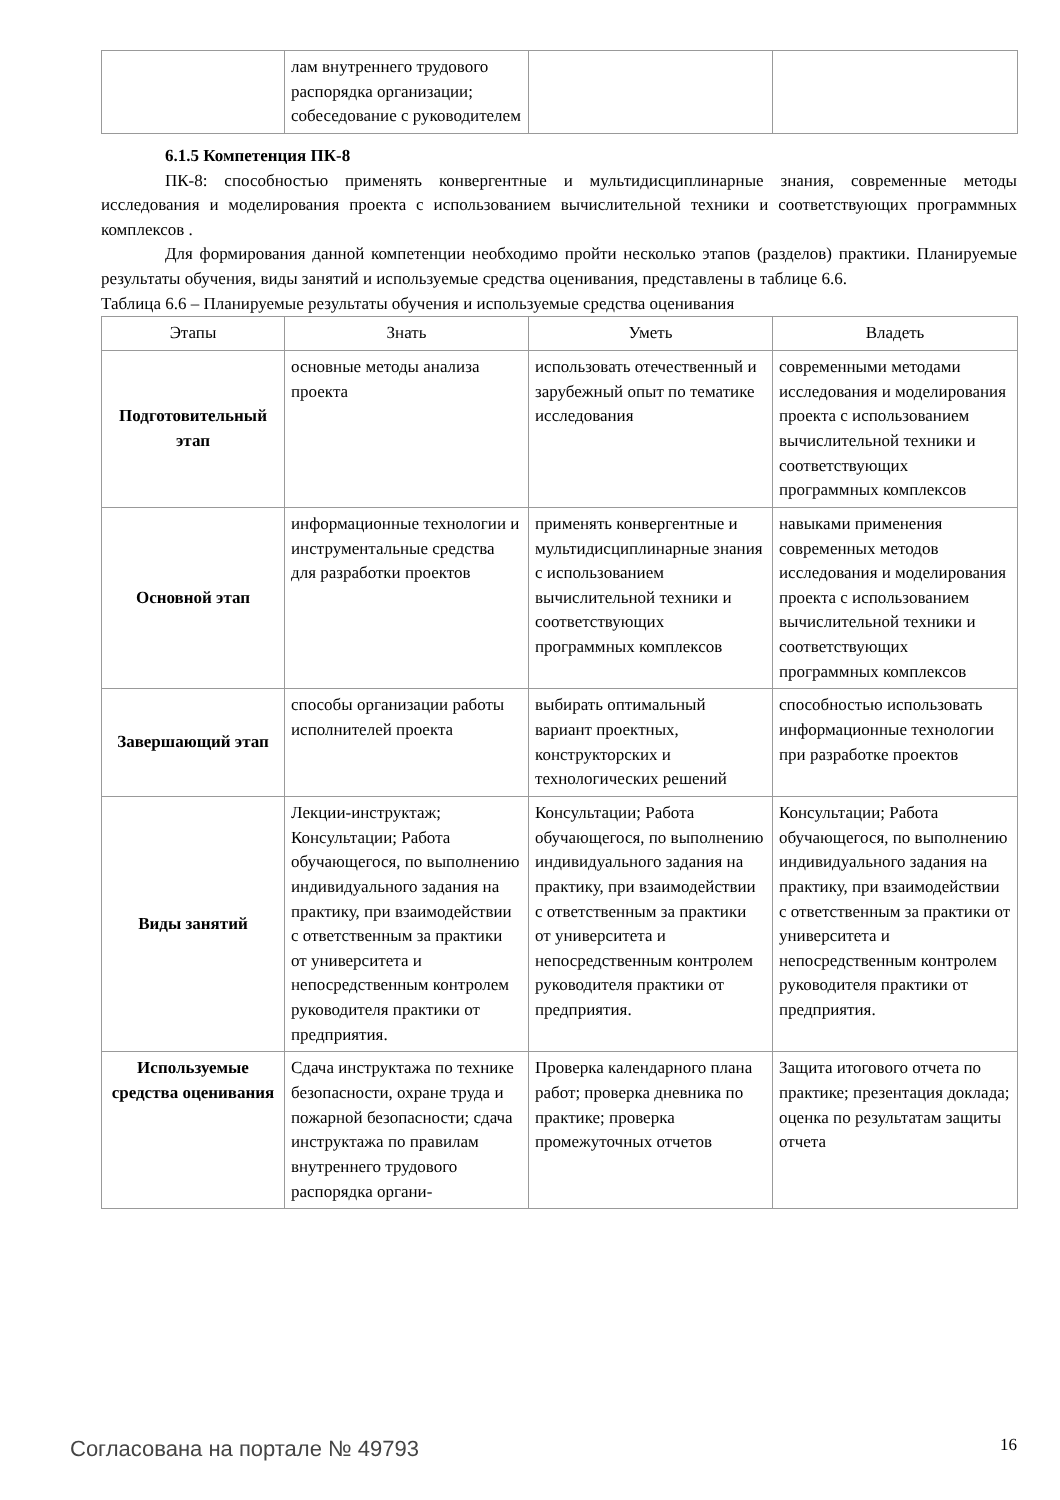| | лам внутреннего трудового распорядка организации; собеседование с руководителем | | |
6.1.5 Компетенция ПК-8
ПК-8: способностью применять конвергентные и мультидисциплинарные знания, современные методы исследования и моделирования проекта с использованием вычислительной техники и соответствующих программных комплексов .
Для формирования данной компетенции необходимо пройти несколько этапов (разделов) практики. Планируемые результаты обучения, виды занятий и используемые средства оценивания, представлены в таблице 6.6.
Таблица 6.6 – Планируемые результаты обучения и используемые средства оценивания
| Этапы | Знать | Уметь | Владеть |
| --- | --- | --- | --- |
| Подготовительный этап | основные методы анализа проекта | использовать отечественный и зарубежный опыт по тематике исследования | современными методами исследования и моделирования проекта с использованием вычислительной техники и соответствующих программных комплексов |
| Основной этап | информационные технологии и инструментальные средства для разработки проектов | применять конвергентные и мультидисциплинарные знания с использованием вычислительной техники и соответствующих программных комплексов | навыками применения современных методов исследования и моделирования проекта с использованием вычислительной техники и соответствующих программных комплексов |
| Завершающий этап | способы организации работы исполнителей проекта | выбирать оптимальный вариант проектных, конструкторских и технологических решений | способностью использовать информационные технологии при разработке проектов |
| Виды занятий | Лекции-инструктаж; Консультации; Работа обучающегося, по выполнению индивидуального задания на практику, при взаимодействии с ответственным за практики от университета и непосредственным контролем руководителя практики от предприятия. | Консультации; Работа обучающегося, по выполнению индивидуального задания на практику, при взаимодействии с ответственным за практики от университета и непосредственным контролем руководителя практики от предприятия. | Консультации; Работа обучающегося, по выполнению индивидуального задания на практику, при взаимодействии с ответственным за практики от университета и непосредственным контролем руководителя практики от предприятия. |
| Используемые средства оценивания | Сдача инструктажа по технике безопасности, охране труда и пожарной безопасности; сдача инструктажа по правилам внутреннего трудового распорядка органи- | Проверка календарного плана работ; проверка дневника по практике; проверка промежуточных отчетов | Защита итогового отчета по практике; презентация доклада; оценка по результатам защиты отчета |
Согласована на портале № 49793 16